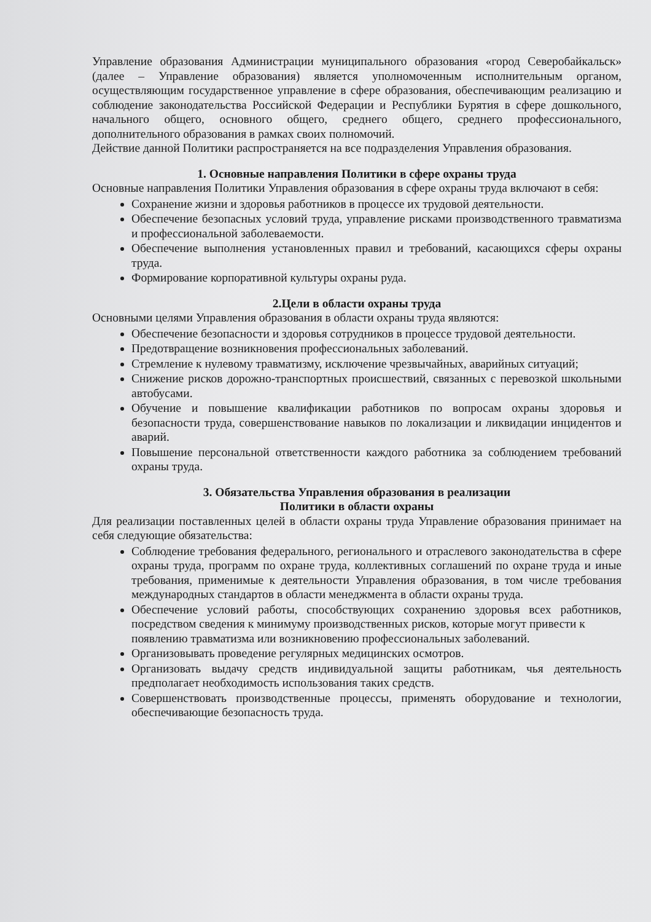Управление образования Администрации муниципального образования «город Северобайкальск» (далее – Управление образования) является уполномоченным исполнительным органом, осуществляющим государственное управление в сфере образования, обеспечивающим реализацию и соблюдение законодательства Российской Федерации и Республики Бурятия в сфере дошкольного, начального общего, основного общего, среднего общего, среднего профессионального, дополнительного образования в рамках своих полномочий.
Действие данной Политики распространяется на все подразделения Управления образования.
1. Основные направления Политики в сфере охраны труда
Основные направления Политики Управления образования в сфере охраны труда включают в себя:
Сохранение жизни и здоровья работников в процессе их трудовой деятельности.
Обеспечение безопасных условий труда, управление рисками производственного травматизма и профессиональной заболеваемости.
Обеспечение выполнения установленных правил и требований, касающихся сферы охраны труда.
Формирование корпоративной культуры охраны руда.
2.Цели в области охраны труда
Основными целями Управления образования в области охраны труда являются:
Обеспечение безопасности и здоровья сотрудников в процессе трудовой деятельности.
Предотвращение возникновения профессиональных заболеваний.
Стремление к нулевому травматизму, исключение чрезвычайных, аварийных ситуаций;
Снижение рисков дорожно-транспортных происшествий, связанных с перевозкой школьными автобусами.
Обучение и повышение квалификации работников по вопросам охраны здоровья и безопасности труда, совершенствование навыков по локализации и ликвидации инцидентов и аварий.
Повышение персональной ответственности каждого работника за соблюдением требований охраны труда.
3. Обязательства Управления образования в реализации
Политики в области охраны
Для реализации поставленных целей в области охраны труда Управление образования принимает на себя следующие обязательства:
Соблюдение требования федерального, регионального и отраслевого законодательства в сфере охраны труда, программ по охране труда, коллективных соглашений по охране труда и иные требования, применимые к деятельности Управления образования, в том числе требования международных стандартов в области менеджмента в области охраны труда.
Обеспечение условий работы, способствующих сохранению здоровья всех работников, посредством сведения к минимуму производственных рисков, которые могут привести к
появлению травматизма или возникновению профессиональных заболеваний.
Организовывать проведение регулярных медицинских осмотров.
Организовать выдачу средств индивидуальной защиты работникам, чья деятельность предполагает необходимость использования таких средств.
Совершенствовать производственные процессы, применять оборудование и технологии, обеспечивающие безопасность труда.